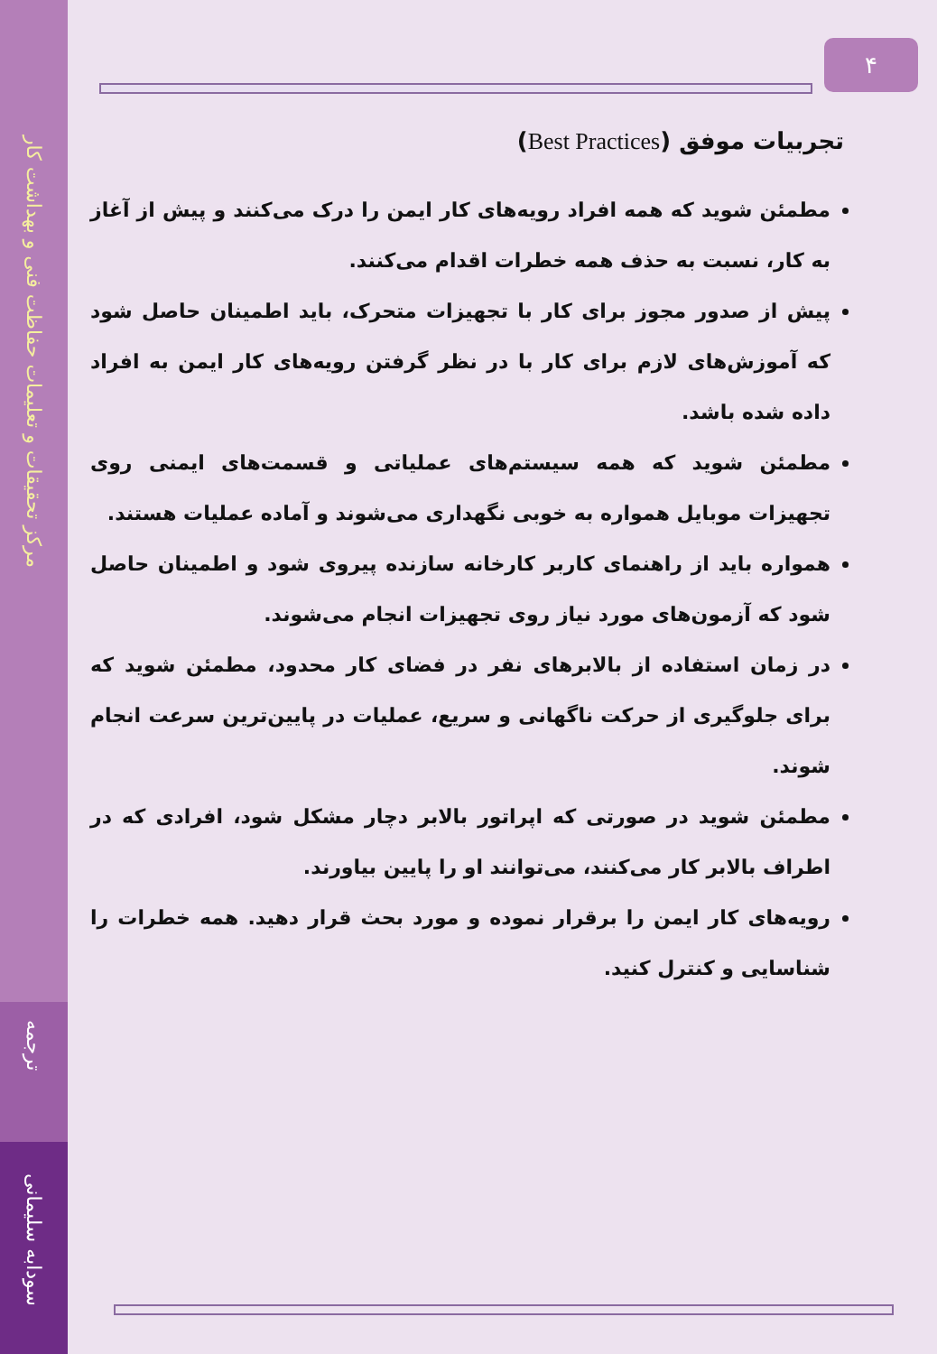مرکز تحقیقات و تعلیمات حفاظت فنی و بهداشت کار
ترجمه
سودابه سلیمانی
۴
تجربیات موفق (Best Practices)
مطمئن شوید که همه افراد رویه‌های کار ایمن را درک می‌کنند و پیش از آغاز به کار، نسبت به حذف همه خطرات اقدام می‌کنند.
پیش از صدور مجوز برای کار با تجهیزات متحرک، باید اطمینان حاصل شود که آموزش‌های لازم برای کار با در نظر گرفتن رویه‌های کار ایمن به افراد داده شده باشد.
مطمئن شوید که همه سیستم‌های عملیاتی و قسمت‌های ایمنی روی تجهیزات موبایل همواره به خوبی نگهداری می‌شوند و آماده عملیات هستند.
همواره باید از راهنمای کاربر کارخانه سازنده پیروی شود و اطمینان حاصل شود که آزمون‌های مورد نیاز روی تجهیزات انجام می‌شوند.
در زمان استفاده از بالابرهای نفر در فضای کار محدود، مطمئن شوید که برای جلوگیری از حرکت ناگهانی و سریع، عملیات در پایین‌ترین سرعت انجام شوند.
مطمئن شوید در صورتی که اپراتور بالابر دچار مشکل شود، افرادی که در اطراف بالابر کار می‌کنند، می‌توانند او را پایین بیاورند.
رویه‌های کار ایمن را برقرار نموده و مورد بحث قرار دهید. همه خطرات را شناسایی و کنترل کنید.